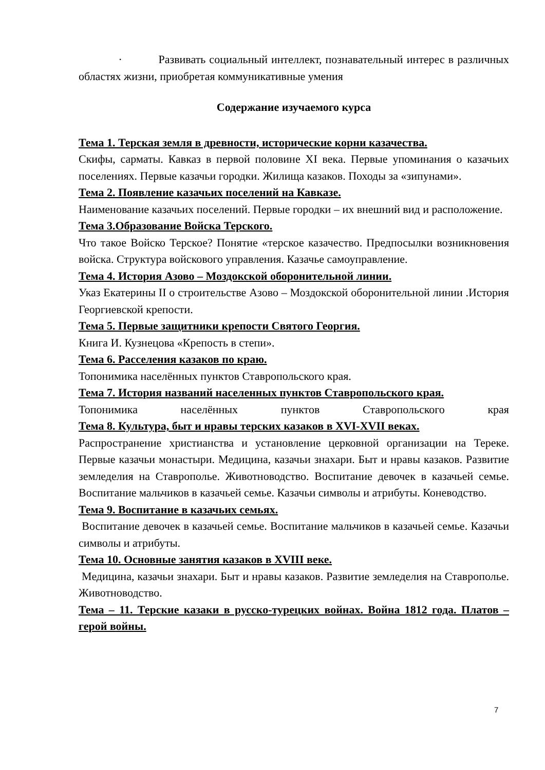· Развивать социальный интеллект, познавательный интерес в различных областях жизни, приобретая коммуникативные умения
Содержание изучаемого курса
Тема 1. Терская земля в древности, исторические корни казачества.
Скифы, сарматы. Кавказ в первой половине XI века. Первые упоминания о казачьих поселениях. Первые казачьи городки. Жилища казаков. Походы за «зипунами».
Тема 2. Появление казачьих поселений на Кавказе.
Наименование казачьих поселений. Первые городки – их внешний вид и расположение.
Тема 3.Образование Войска Терского.
Что такое Войско Терское? Понятие «терское казачество. Предпосылки возникновения войска. Структура войскового управления. Казачье самоуправление.
Тема 4. История Азово – Моздокской оборонительной линии.
Указ Екатерины II о строительстве Азово – Моздокской оборонительной линии .История Георгиевской крепости.
Тема 5. Первые защитники крепости Святого Георгия.
Книга И. Кузнецова «Крепость в степи».
Тема 6. Расселения казаков по краю.
Топонимика населённых пунктов Ставропольского края.
Тема 7. История названий населенных пунктов Ставропольского края.
Топонимика населённых пунктов Ставропольского края
Тема 8. Культура, быт и нравы терских казаков в XVI-XVII веках.
Распространение христианства и установление церковной организации на Тереке. Первые казачьи монастыри. Медицина, казачьи знахари. Быт и нравы казаков. Развитие земледелия на Ставрополье. Животноводство. Воспитание девочек в казачьей семье. Воспитание мальчиков в казачьей семье. Казачьи символы и атрибуты. Коневодство.
Тема 9. Воспитание в казачьих семьях.
Воспитание девочек в казачьей семье. Воспитание мальчиков в казачьей семье. Казачьи символы и атрибуты.
Тема 10. Основные занятия казаков в XVIII веке.
Медицина, казачьи знахари. Быт и нравы казаков. Развитие земледелия на Ставрополье. Животноводство.
Тема – 11. Терские казаки в русско-турецких войнах. Война 1812 года. Платов – герой войны.
7